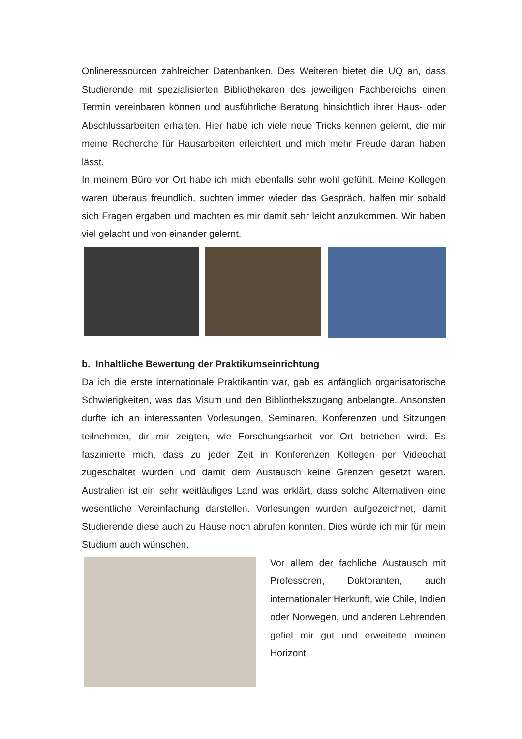Onlineressourcen zahlreicher Datenbanken. Des Weiteren bietet die UQ an, dass Studierende mit spezialisierten Bibliothekaren des jeweiligen Fachbereichs einen Termin vereinbaren können und ausführliche Beratung hinsichtlich ihrer Haus- oder Abschlussarbeiten erhalten. Hier habe ich viele neue Tricks kennen gelernt, die mir meine Recherche für Hausarbeiten erleichtert und mich mehr Freude daran haben lässt.
In meinem Büro vor Ort habe ich mich ebenfalls sehr wohl gefühlt. Meine Kollegen waren überaus freundlich, suchten immer wieder das Gespräch, halfen mir sobald sich Fragen ergaben und machten es mir damit sehr leicht anzukommen. Wir haben viel gelacht und von einander gelernt.
b. Inhaltliche Bewertung der Praktikumseinrichtung
Da ich die erste internationale Praktikantin war, gab es anfänglich organisatorische Schwierigkeiten, was das Visum und den Bibliothekszugang anbelangte. Ansonsten durfte ich an interessanten Vorlesungen, Seminaren, Konferenzen und Sitzungen teilnehmen, dir mir zeigten, wie Forschungsarbeit vor Ort betrieben wird. Es faszinierte mich, dass zu jeder Zeit in Konferenzen Kollegen per Videochat zugeschaltet wurden und damit dem Austausch keine Grenzen gesetzt waren. Australien ist ein sehr weitläufiges Land was erklärt, dass solche Alternativen eine wesentliche Vereinfachung darstellen. Vorlesungen wurden aufgezeichnet, damit Studierende diese auch zu Hause noch abrufen konnten. Dies würde ich mir für mein Studium auch wünschen.
Vor allem der fachliche Austausch mit Professoren, Doktoranten, auch internationaler Herkunft, wie Chile, Indien oder Norwegen, und anderen Lehrenden gefiel mir gut und erweiterte meinen Horizont.